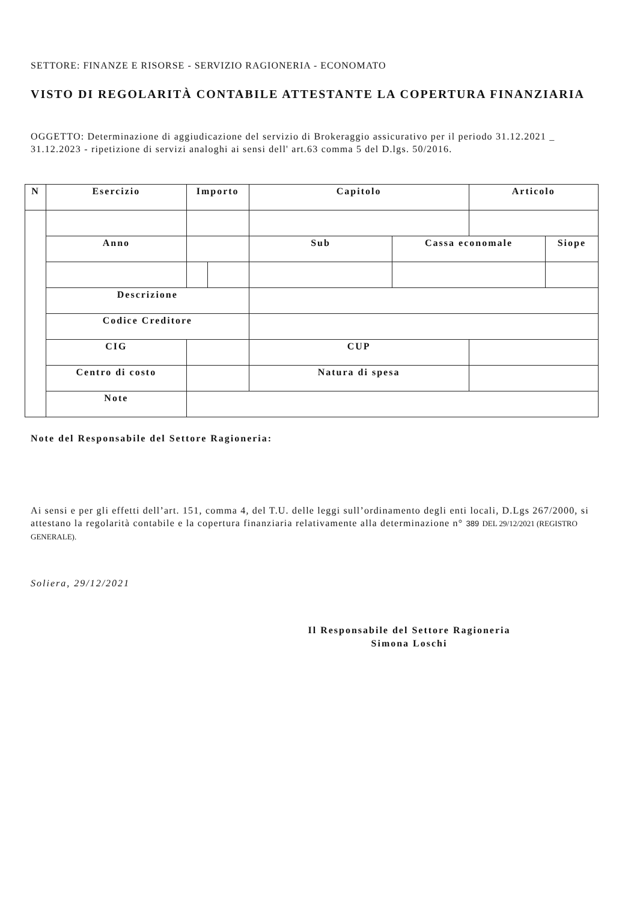SETTORE: FINANZE E RISORSE - SERVIZIO RAGIONERIA - ECONOMATO
VISTO DI REGOLARITÀ CONTABILE ATTESTANTE LA COPERTURA FINANZIARIA
OGGETTO: Determinazione di aggiudicazione del servizio di Brokeraggio assicurativo per il periodo 31.12.2021 _ 31.12.2023 - ripetizione di servizi analoghi ai sensi dell' art.63 comma 5 del D.lgs. 50/2016.
| N | Esercizio | | Importo | | Capitolo | | Articolo | |
| --- | --- | --- | --- | --- | --- | --- | --- | --- |
| | Anno | | | | Sub | Cassa economale | | Siope |
| | Descrizione | | | | | | | |
| | Codice Creditore | | | | | | | |
| | CIG | | | | CUP | | | |
| | Centro di costo | | | | Natura di spesa | | | |
| | Note | | | | | | | |
Note del Responsabile del Settore Ragioneria:
Ai sensi e per gli effetti dell’art. 151, comma 4, del T.U. delle leggi sull’ordinamento degli enti locali, D.Lgs 267/2000, si attestano la regolarità contabile e la copertura finanziaria relativamente alla determinazione n° 389 DEL 29/12/2021 (REGISTRO GENERALE).
Soliera, 29/12/2021
Il Responsabile del Settore Ragioneria
Simona Loschi